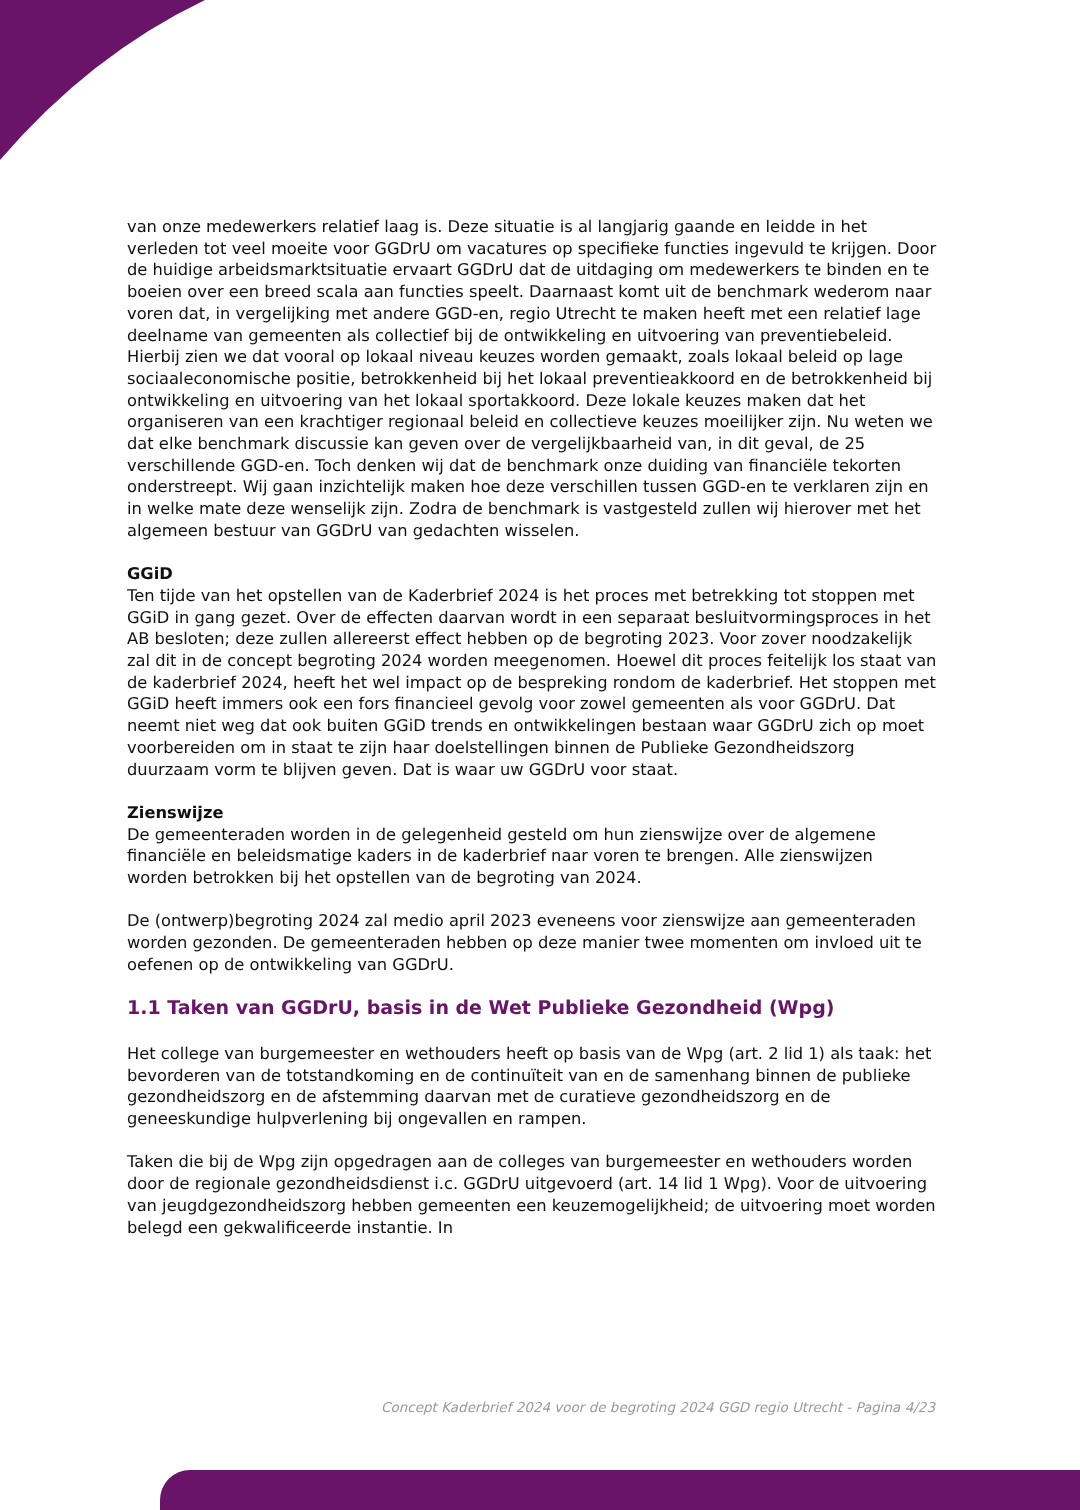van onze medewerkers relatief laag is. Deze situatie is al langjarig gaande en leidde in het verleden tot veel moeite voor GGDrU om vacatures op specifieke functies ingevuld te krijgen. Door de huidige arbeidsmarktsituatie ervaart GGDrU dat de uitdaging om medewerkers te binden en te boeien over een breed scala aan functies speelt. Daarnaast komt uit de benchmark wederom naar voren dat, in vergelijking met andere GGD-en, regio Utrecht te maken heeft met een relatief lage deelname van gemeenten als collectief bij de ontwikkeling en uitvoering van preventiebeleid. Hierbij zien we dat vooral op lokaal niveau keuzes worden gemaakt, zoals lokaal beleid op lage sociaaleconomische positie, betrokkenheid bij het lokaal preventieakkoord en de betrokkenheid bij ontwikkeling en uitvoering van het lokaal sportakkoord. Deze lokale keuzes maken dat het organiseren van een krachtiger regionaal beleid en collectieve keuzes moeilijker zijn. Nu weten we dat elke benchmark discussie kan geven over de vergelijkbaarheid van, in dit geval, de 25 verschillende GGD-en. Toch denken wij dat de benchmark onze duiding van financiële tekorten onderstreept. Wij gaan inzichtelijk maken hoe deze verschillen tussen GGD-en te verklaren zijn en in welke mate deze wenselijk zijn. Zodra de benchmark is vastgesteld zullen wij hierover met het algemeen bestuur van GGDrU van gedachten wisselen.
GGiD
Ten tijde van het opstellen van de Kaderbrief 2024 is het proces met betrekking tot stoppen met GGiD in gang gezet. Over de effecten daarvan wordt in een separaat besluitvormingsproces in het AB besloten; deze zullen allereerst effect hebben op de begroting 2023. Voor zover noodzakelijk zal dit in de concept begroting 2024 worden meegenomen. Hoewel dit proces feitelijk los staat van de kaderbrief 2024, heeft het wel impact op de bespreking rondom de kaderbrief. Het stoppen met GGiD heeft immers ook een fors financieel gevolg voor zowel gemeenten als voor GGDrU. Dat neemt niet weg dat ook buiten GGiD trends en ontwikkelingen bestaan waar GGDrU zich op moet voorbereiden om in staat te zijn haar doelstellingen binnen de Publieke Gezondheidszorg duurzaam vorm te blijven geven. Dat is waar uw GGDrU voor staat.
Zienswijze
De gemeenteraden worden in de gelegenheid gesteld om hun zienswijze over de algemene financiële en beleidsmatige kaders in de kaderbrief naar voren te brengen. Alle zienswijzen worden betrokken bij het opstellen van de begroting van 2024.
De (ontwerp)begroting 2024 zal medio april 2023 eveneens voor zienswijze aan gemeenteraden worden gezonden. De gemeenteraden hebben op deze manier twee momenten om invloed uit te oefenen op de ontwikkeling van GGDrU.
1.1 Taken van GGDrU, basis in de Wet Publieke Gezondheid (Wpg)
Het college van burgemeester en wethouders heeft op basis van de Wpg (art. 2 lid 1) als taak: het bevorderen van de totstandkoming en de continuïteit van en de samenhang binnen de publieke gezondheidszorg en de afstemming daarvan met de curatieve gezondheidszorg en de geneeskundige hulpverlening bij ongevallen en rampen.
Taken die bij de Wpg zijn opgedragen aan de colleges van burgemeester en wethouders worden door de regionale gezondheidsdienst i.c. GGDrU uitgevoerd (art. 14 lid 1 Wpg). Voor de uitvoering van jeugdgezondheidszorg hebben gemeenten een keuzemogelijkheid; de uitvoering moet worden belegd een gekwalificeerde instantie. In
Concept Kaderbrief 2024 voor de begroting 2024 GGD regio Utrecht - Pagina 4/23